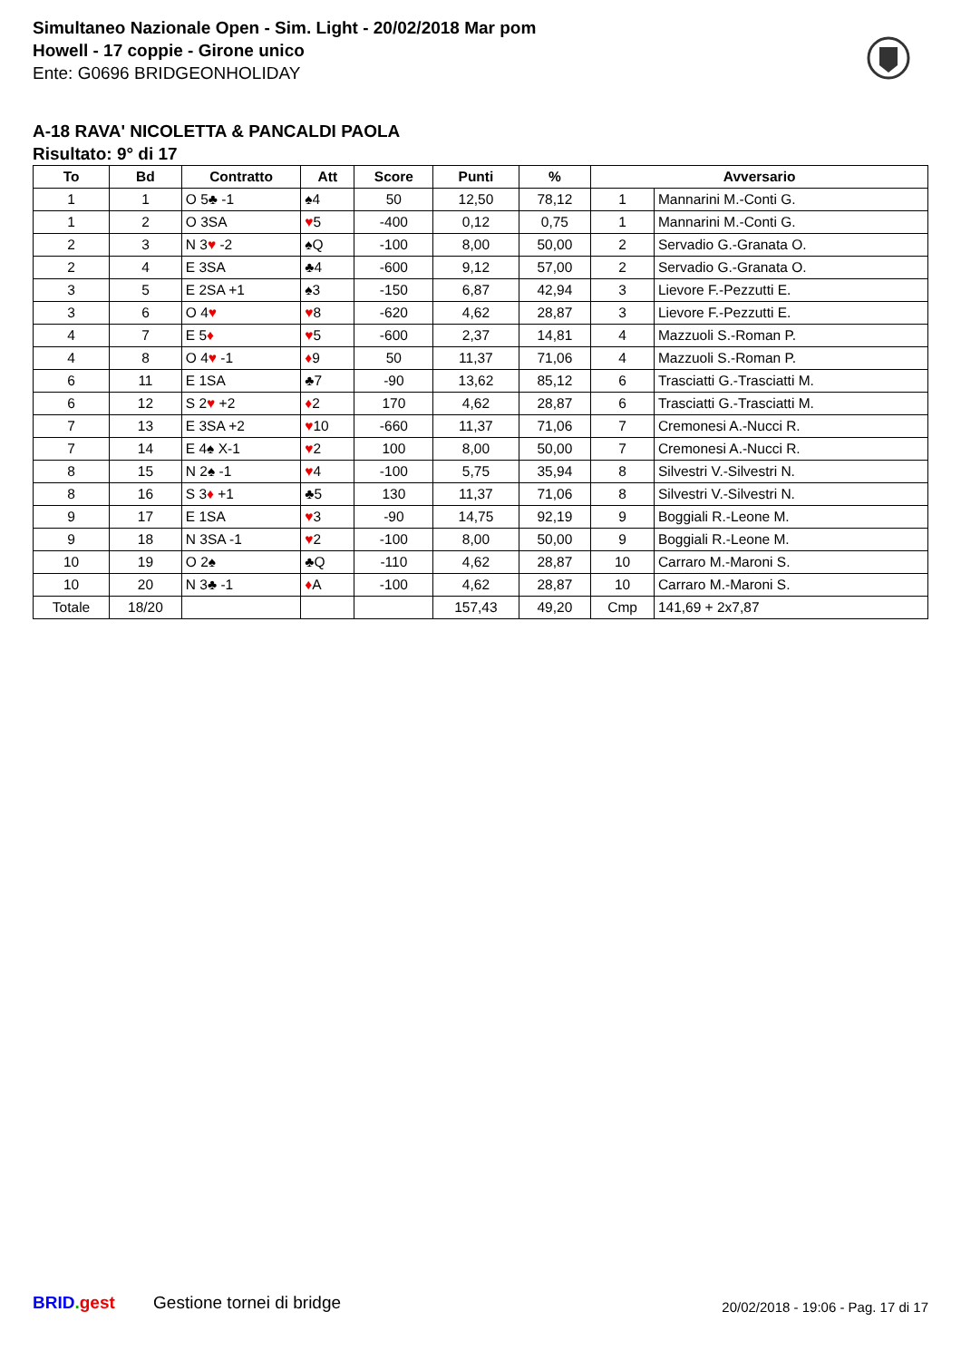Simultaneo Nazionale Open - Sim. Light - 20/02/2018 Mar pom
Howell - 17 coppie - Girone unico
Ente: G0696 BRIDGEONHOLIDAY
A-18 RAVA' NICOLETTA & PANCALDI PAOLA
Risultato: 9° di 17
| To | Bd | Contratto | Att | Score | Punti | % | Avversario | |
| --- | --- | --- | --- | --- | --- | --- | --- | --- |
| 1 | 1 | O 5♣ -1 | ♠4 | 50 | 12,50 | 78,12 | 1 | Mannarini M.-Conti G. |
| 1 | 2 | O 3SA | ♥ 5 | -400 | 0,12 | 0,75 | 1 | Mannarini M.-Conti G. |
| 2 | 3 | N 3 ♥ -2 | ♠Q | -100 | 8,00 | 50,00 | 2 | Servadio G.-Granata O. |
| 2 | 4 | E 3SA | ♣4 | -600 | 9,12 | 57,00 | 2 | Servadio G.-Granata O. |
| 3 | 5 | E 2SA +1 | ♠3 | -150 | 6,87 | 42,94 | 3 | Lievore F.-Pezzutti E. |
| 3 | 6 | O 4 ♥ | ♥ 8 | -620 | 4,62 | 28,87 | 3 | Lievore F.-Pezzutti E. |
| 4 | 7 | E 5 ♦ | ♥ 5 | -600 | 2,37 | 14,81 | 4 | Mazzuoli S.-Roman P. |
| 4 | 8 | O 4 ♥ -1 | ♦ 9 | 50 | 11,37 | 71,06 | 4 | Mazzuoli S.-Roman P. |
| 6 | 11 | E 1SA | ♣7 | -90 | 13,62 | 85,12 | 6 | Trasciatti G.-Trasciatti M. |
| 6 | 12 | S 2 ♥ +2 | ♦ 2 | 170 | 4,62 | 28,87 | 6 | Trasciatti G.-Trasciatti M. |
| 7 | 13 | E 3SA +2 | ♥ 10 | -660 | 11,37 | 71,06 | 7 | Cremonesi A.-Nucci R. |
| 7 | 14 | E 4♠ X-1 | ♥ 2 | 100 | 8,00 | 50,00 | 7 | Cremonesi A.-Nucci R. |
| 8 | 15 | N 2♠ -1 | ♥ 4 | -100 | 5,75 | 35,94 | 8 | Silvestri V.-Silvestri N. |
| 8 | 16 | S 3 ♦ +1 | ♣5 | 130 | 11,37 | 71,06 | 8 | Silvestri V.-Silvestri N. |
| 9 | 17 | E 1SA | ♥ 3 | -90 | 14,75 | 92,19 | 9 | Boggiali R.-Leone M. |
| 9 | 18 | N 3SA -1 | ♥ 2 | -100 | 8,00 | 50,00 | 9 | Boggiali R.-Leone M. |
| 10 | 19 | O 2♠ | ♣Q | -110 | 4,62 | 28,87 | 10 | Carraro M.-Maroni S. |
| 10 | 20 | N 3♣ -1 | ♦ A | -100 | 4,62 | 28,87 | 10 | Carraro M.-Maroni S. |
| Totale | 18/20 | | | | 157,43 | 49,20 | Cmp | 141,69 + 2x7,87 |
BRID. gest Gestione tornei di bridge
20/02/2018 - 19:06 - Pag. 17 di 17